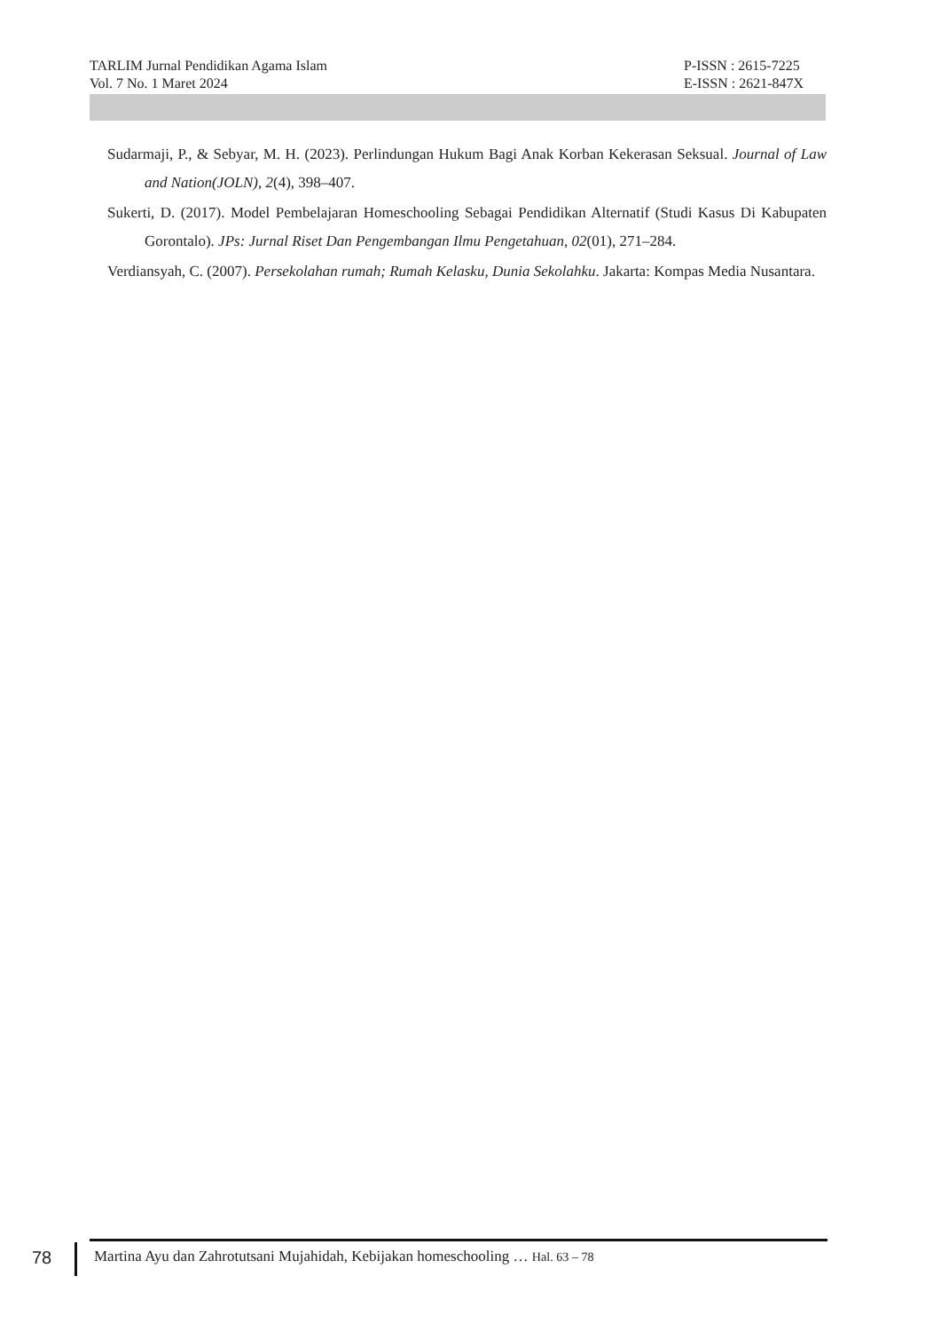TARLIM Jurnal Pendidikan Agama Islam P-ISSN : 2615-7225
Vol. 7 No. 1 Maret 2024 E-ISSN : 2621-847X
Sudarmaji, P., & Sebyar, M. H. (2023). Perlindungan Hukum Bagi Anak Korban Kekerasan Seksual. Journal of Law and Nation(JOLN), 2(4), 398–407.
Sukerti, D. (2017). Model Pembelajaran Homeschooling Sebagai Pendidikan Alternatif (Studi Kasus Di Kabupaten Gorontalo). JPs: Jurnal Riset Dan Pengembangan Ilmu Pengetahuan, 02(01), 271–284.
Verdiansyah, C. (2007). Persekolahan rumah; Rumah Kelasku, Dunia Sekolahku. Jakarta: Kompas Media Nusantara.
78 Martina Ayu dan Zahrotutsani Mujahidah, Kebijakan homeschooling … Hal. 63 – 78